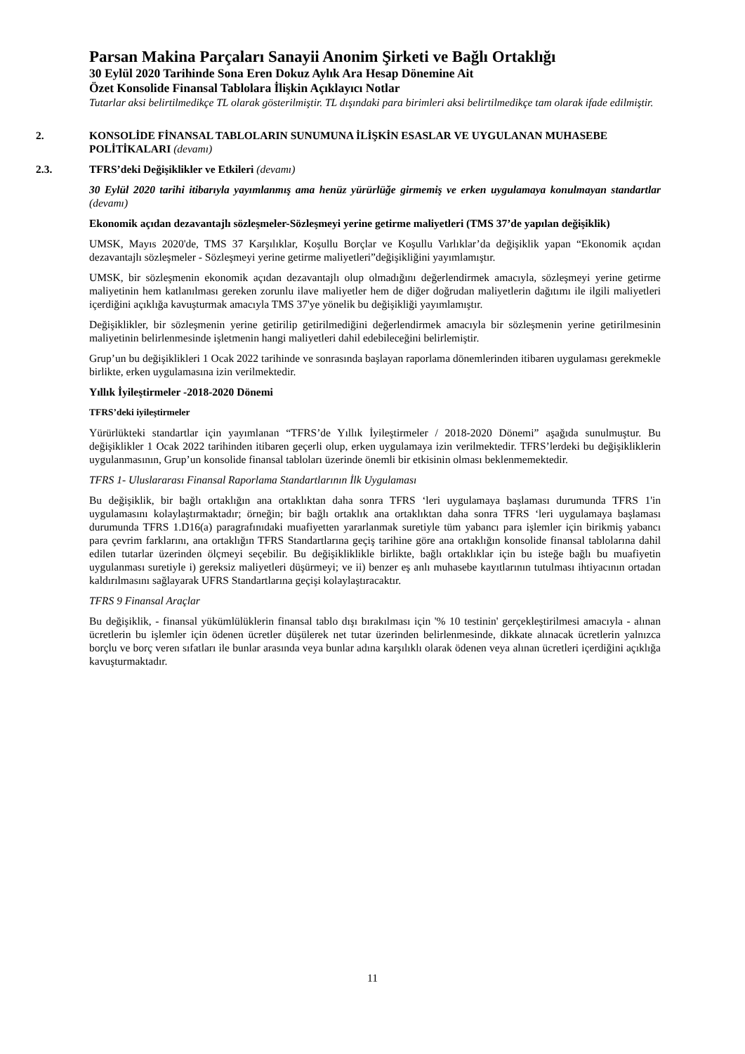Parsan Makina Parçaları Sanayii Anonim Şirketi ve Bağlı Ortaklığı
30 Eylül 2020 Tarihinde Sona Eren Dokuz Aylık Ara Hesap Dönemine Ait
Özet Konsolide Finansal Tablolara İlişkin Açıklayıcı Notlar
Tutarlar aksi belirtilmedikçe TL olarak gösterilmiştir. TL dışındaki para birimleri aksi belirtilmedikçe tam olarak ifade edilmiştir.
2. KONSOLİDE FİNANSAL TABLOLARIN SUNUMUNA İLİŞKİN ESASLAR VE UYGULANAN MUHASEBE POLİTİKALARI (devamı)
2.3. TFRS’deki Değişiklikler ve Etkileri (devamı)
30 Eylül 2020 tarihi itibarıyla yayımlanmış ama henüz yürürlüğe girmemiş ve erken uygulamaya konulmayan standartlar (devamı)
Ekonomik açıdan dezavantajlı sözleşmeler-Sözleşmeyi yerine getirme maliyetleri (TMS 37’de yapılan değişiklik)
UMSK, Mayıs 2020'de, TMS 37 Karşılıklar, Koşullu Borçlar ve Koşullu Varlıklar’da değişiklik yapan “Ekonomik açıdan dezavantajlı sözleşmeler - Sözleşmeyi yerine getirme maliyetleri”değişikliğini yayımlamıştır.
UMSK, bir sözleşmenin ekonomik açıdan dezavantajlı olup olmadığını değerlendirmek amacıyla, sözleşmeyi yerine getirme maliyetinin hem katlanılması gereken zorunlu ilave maliyetler hem de diğer doğrudan maliyetlerin dağıtımı ile ilgili maliyetleri içerdiğini açıklığa kavuşturmak amacıyla TMS 37'ye yönelik bu değişikliği yayımlamıştır.
Değişiklikler, bir sözleşmenin yerine getirilip getirilmediğini değerlendirmek amacıyla bir sözleşmenin yerine getirilmesinin maliyetinin belirlenmesinde işletmenin hangi maliyetleri dahil edebileceğini belirlemiştir.
Grup’un bu değişiklikleri 1 Ocak 2022 tarihinde ve sonrasında başlayan raporlama dönemlerinden itibaren uygulaması gerekmekle birlikte, erken uygulamasına izin verilmektedir.
Yıllık İyileştirmeler -2018-2020 Dönemi
TFRS’deki iyileştirmeler
Yürürlükteki standartlar için yayımlanan “TFRS’de Yıllık İyileştirmeler / 2018-2020 Dönemi” aşağıda sunulmuştur. Bu değişiklikler 1 Ocak 2022 tarihinden itibaren geçerli olup, erken uygulamaya izin verilmektedir. TFRS’lerdeki bu değişikliklerin uygulanmasının, Grup’un konsolide finansal tabloları üzerinde önemli bir etkisinin olması beklenmemektedir.
TFRS 1- Uluslararası Finansal Raporlama Standartlarının İlk Uygulaması
Bu değişiklik, bir bağlı ortaklığın ana ortaklıktan daha sonra TFRS ‘leri uygulamaya başlaması durumunda TFRS 1'in uygulamasını kolaylaştırmaktadır; örneğin; bir bağlı ortaklık ana ortaklıktan daha sonra TFRS ‘leri uygulamaya başlaması durumunda TFRS 1.D16(a) paragrafınıdaki muafiyetten yararlanmak suretiyle tüm yabancı para işlemler için birikmiş yabancı para çevrim farklarını, ana ortaklığın TFRS Standartlarına geçiş tarihine göre ana ortaklığın konsolide finansal tablolarına dahil edilen tutarlar üzerinden ölçmeyi seçebilir. Bu değişikliklikle birlikte, bağlı ortaklıklar için bu isteğe bağlı bu muafiyetin uygulanması suretiyle i) gereksiz maliyetleri düşürmeyi; ve ii) benzer eş anlı muhasebe kayıtlarının tutulması ihtiyacının ortadan kaldırılmasını sağlayarak UFRS Standartlarına geçişi kolaylaştıracaktır.
TFRS 9 Finansal Araçlar
Bu değişiklik, - finansal yükümlülüklerin finansal tablo dışı bırakılması için '% 10 testinin' gerçekleştirilmesi amacıyla - alınan ücretlerin bu işlemler için ödenen ücretler düşülerek net tutar üzerinden belirlenmesinde, dikkate alınacak ücretlerin yalnızca borçlu ve borç veren sıfatları ile bunlar arasında veya bunlar adına karşılıklı olarak ödenen veya alınan ücretleri içerdiğini açıklığa kavuşturmaktadır.
11